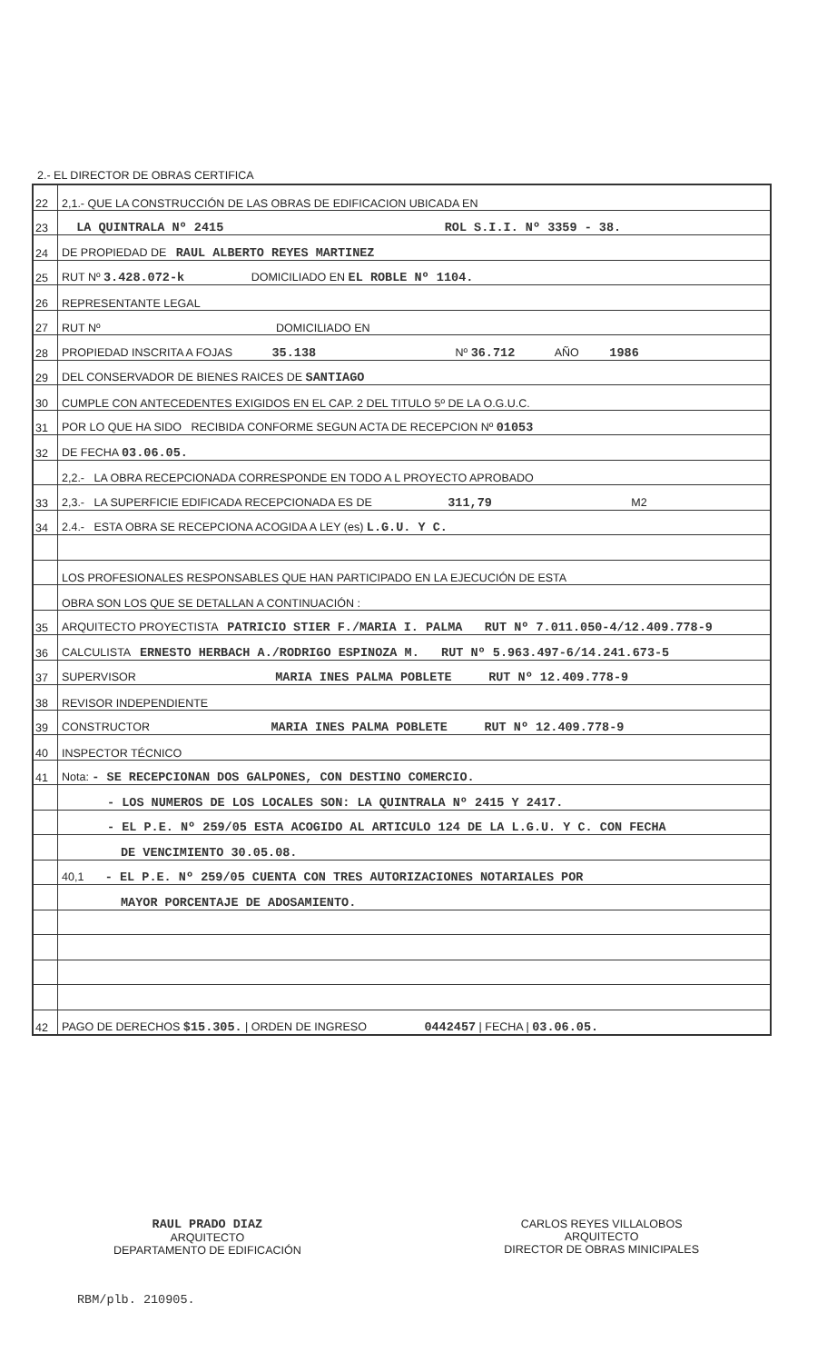2.- EL DIRECTOR DE OBRAS CERTIFICA
| 22 | 2,1.- QUE LA CONSTRUCCIÓN DE LAS OBRAS DE EDIFICACION UBICADA EN |
| 23 | LA QUINTRALA Nº 2415 ROL S.I.I. Nº 3359 - 38. |
| 24 | DE PROPIEDAD DE RAUL ALBERTO REYES MARTINEZ |
| 25 | RUT Nº 3.428.072-k DOMICILIADO EN EL ROBLE Nº 1104. |
| 26 | REPRESENTANTE LEGAL |
| 27 | RUT Nº DOMICILIADO EN |
| 28 | PROPIEDAD INSCRITA A FOJAS 35.138 Nº 36.712 AÑO 1986 |
| 29 | DEL CONSERVADOR DE BIENES RAICES DE SANTIAGO |
| 30 | CUMPLE CON ANTECEDENTES EXIGIDOS EN EL CAP. 2 DEL TITULO 5º DE LA O.G.U.C. |
| 31 | POR LO QUE HA SIDO RECIBIDA CONFORME SEGUN ACTA DE RECEPCION Nº 01053 |
| 32 | DE FECHA 03.06.05. |
| | 2,2.- LA OBRA RECEPCIONADA CORRESPONDE EN TODO A L PROYECTO APROBADO |
| 33 | 2,3.- LA SUPERFICIE EDIFICADA RECEPCIONADA ES DE 311,79 M2 |
| 34 | 2.4.- ESTA OBRA SE RECEPCIONA ACOGIDA A LEY (es) L.G.U. Y C. |
| | LOS PROFESIONALES RESPONSABLES QUE HAN PARTICIPADO EN LA EJECUCIÓN DE ESTA |
| | OBRA SON LOS QUE SE DETALLAN A CONTINUACIÓN : |
| 35 | ARQUITECTO PROYECTISTA PATRICIO STIER F./MARIA I. PALMA RUT Nº 7.011.050-4/12.409.778-9 |
| 36 | CALCULISTA ERNESTO HERBACH A./RODRIGO ESPINOZA M. RUT Nº 5.963.497-6/14.241.673-5 |
| 37 | SUPERVISOR MARIA INES PALMA POBLETE RUT Nº 12.409.778-9 |
| 38 | REVISOR INDEPENDIENTE |
| 39 | CONSTRUCTOR MARIA INES PALMA POBLETE RUT Nº 12.409.778-9 |
| 40 | INSPECTOR TÉCNICO |
| 41 | Nota: - SE RECEPCIONAN DOS GALPONES, CON DESTINO COMERCIO. |
| | - LOS NUMEROS DE LOS LOCALES SON: LA QUINTRALA Nº 2415 Y 2417. |
| | - EL P.E. Nº 259/05 ESTA ACOGIDO AL ARTICULO 124 DE LA L.G.U. Y C. CON FECHA |
| | DE VENCIMIENTO 30.05.08. |
| | 40,1 - EL P.E. Nº 259/05 CUENTA CON TRES AUTORIZACIONES NOTARIALES POR |
| | MAYOR PORCENTAJE DE ADOSAMIENTO. |
| 42 | PAGO DE DERECHOS $15.305. / ORDEN DE INGRESO 0442457 / FECHA / 03.06.05. |
RAUL PRADO DIAZ
ARQUITECTO
DEPARTAMENTO DE EDIFICACIÓN
CARLOS REYES VILLALOBOS
ARQUITECTO
DIRECTOR DE OBRAS MINICIPALES
RBM/plb. 210905.